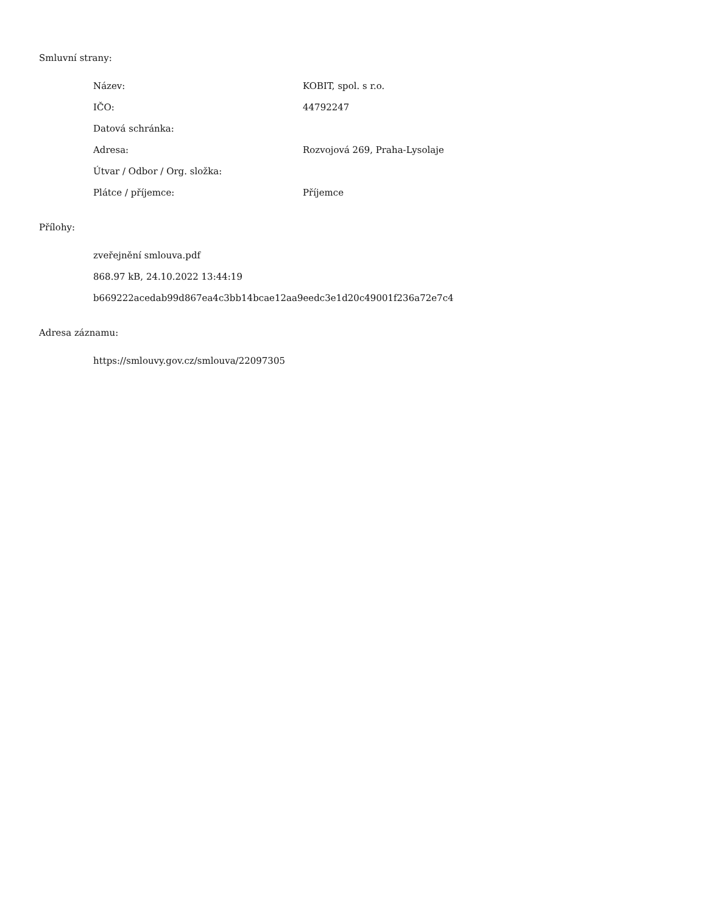Smluvní strany:
| Název: | KOBIT, spol. s r.o. |
| IČO: | 44792247 |
| Datová schránka: | |
| Adresa: | Rozvojová 269, Praha-Lysolaje |
| Útvar / Odbor / Org. složka: | |
| Plátce / příjemce: | Příjemce |
Přílohy:
zveřejnění smlouva.pdf
868.97 kB, 24.10.2022 13:44:19
b669222acedab99d867ea4c3bb14bcae12aa9eedc3e1d20c49001f236a72e7c4
Adresa záznamu:
https://smlouvy.gov.cz/smlouva/22097305